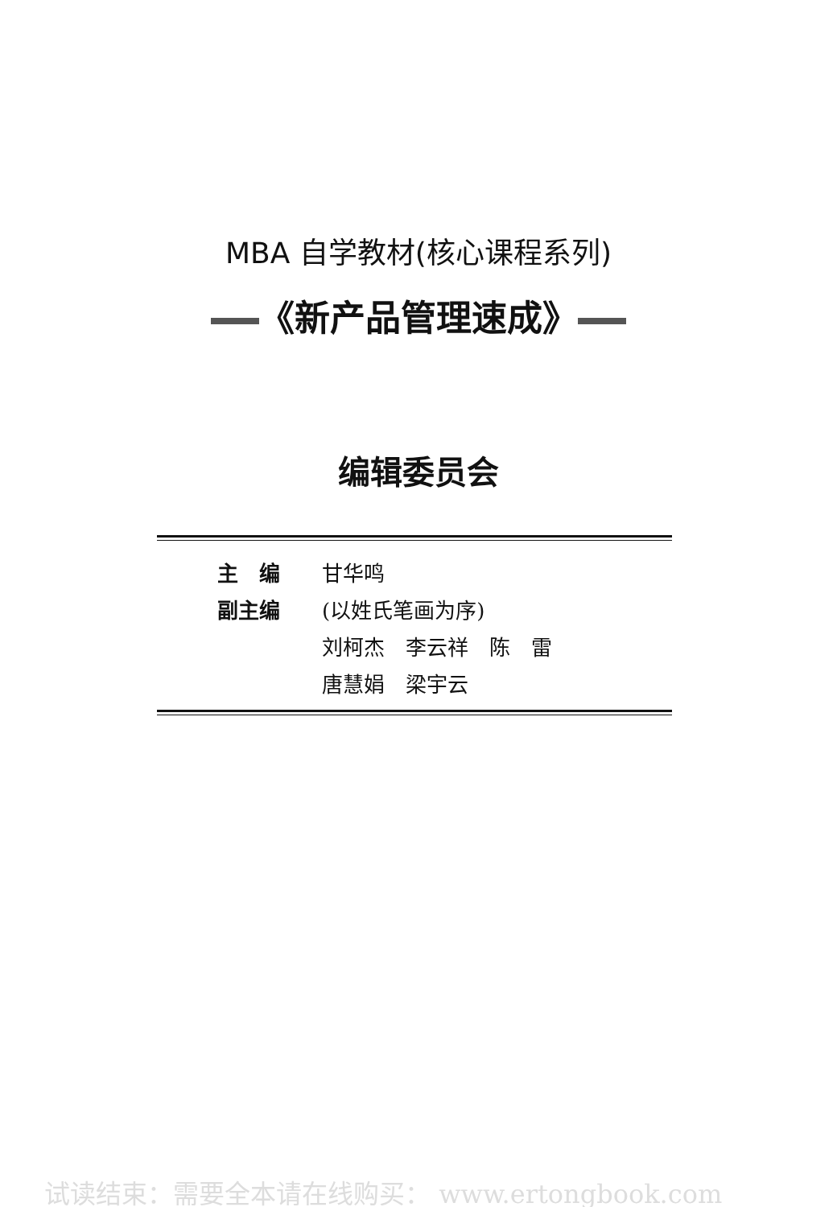MBA 自学教材(核心课程系列)
《新产品管理速成》
编辑委员会
主　编 甘华鸣
副主编 (以姓氏笔画为序)
刘柯杰　李云祥　陈　雷
唐慧娟　梁宇云
试读结束：需要全本请在线购买： www.ertongbook.com